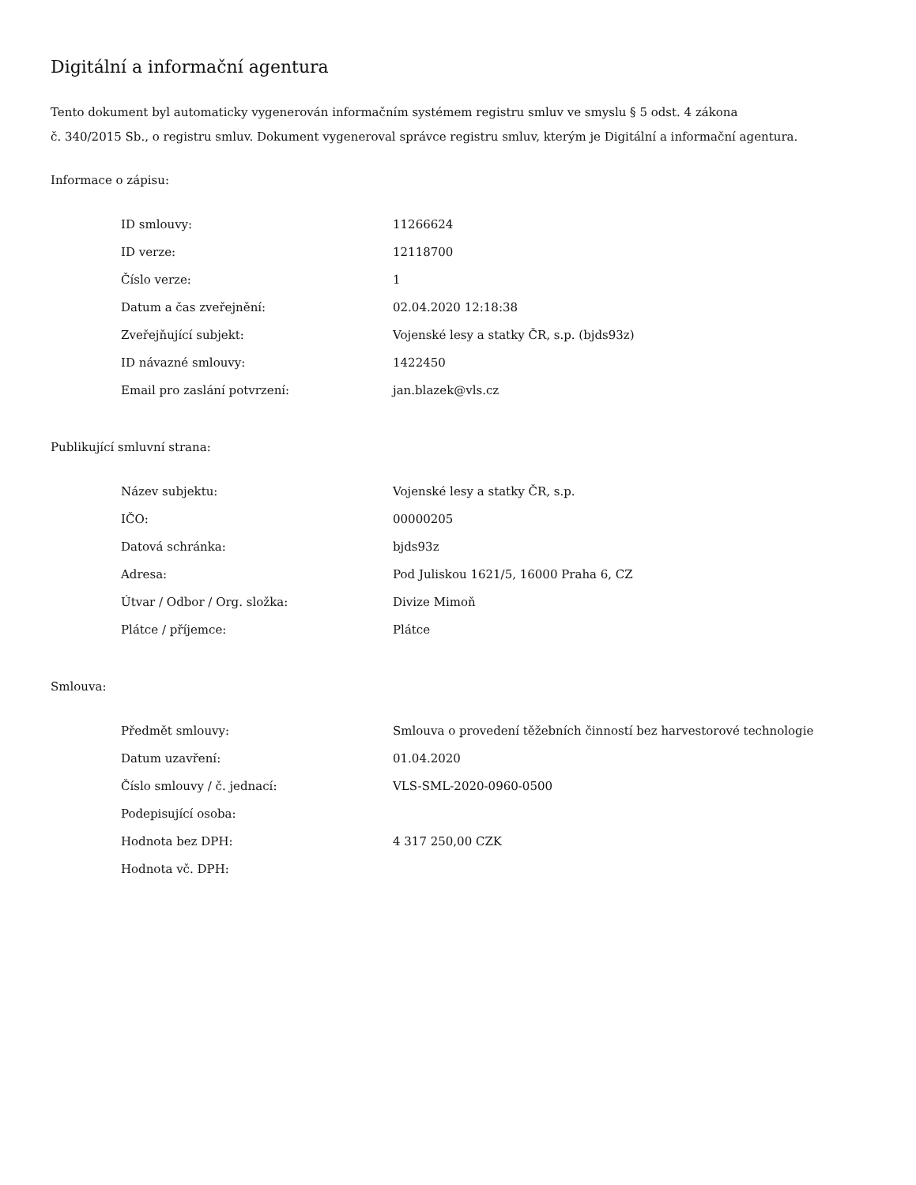Digitální a informační agentura
Tento dokument byl automaticky vygenerován informačním systémem registru smluv ve smyslu § 5 odst. 4 zákona
č. 340/2015 Sb., o registru smluv. Dokument vygeneroval správce registru smluv, kterým je Digitální a informační agentura.
Informace o zápisu:
| ID smlouvy: | 11266624 |
| ID verze: | 12118700 |
| Číslo verze: | 1 |
| Datum a čas zveřejnění: | 02.04.2020 12:18:38 |
| Zveřejňující subjekt: | Vojenské lesy a statky ČR, s.p. (bjds93z) |
| ID návazné smlouvy: | 1422450 |
| Email pro zaslání potvrzení: | jan.blazek@vls.cz |
Publikující smluvní strana:
| Název subjektu: | Vojenské lesy a statky ČR, s.p. |
| IČO: | 00000205 |
| Datová schránka: | bjds93z |
| Adresa: | Pod Juliskou 1621/5, 16000 Praha 6, CZ |
| Útvar / Odbor / Org. složka: | Divize Mimoň |
| Plátce / příjemce: | Plátce |
Smlouva:
| Předmět smlouvy: | Smlouva o provedení těžebních činností bez harvestorové technologie |
| Datum uzavření: | 01.04.2020 |
| Číslo smlouvy / č. jednací: | VLS-SML-2020-0960-0500 |
| Podepisující osoba: | |
| Hodnota bez DPH: | 4 317 250,00 CZK |
| Hodnota vč. DPH: | |